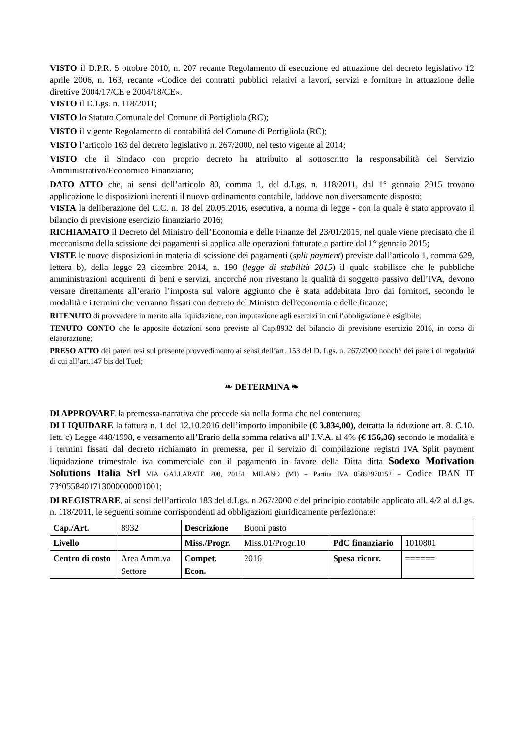VISTO il D.P.R. 5 ottobre 2010, n. 207 recante Regolamento di esecuzione ed attuazione del decreto legislativo 12 aprile 2006, n. 163, recante «Codice dei contratti pubblici relativi a lavori, servizi e forniture in attuazione delle direttive 2004/17/CE e 2004/18/CE».
VISTO il D.Lgs. n. 118/2011;
VISTO lo Statuto Comunale del Comune di Portigliola (RC);
VISTO il vigente Regolamento di contabilità del Comune di Portigliola (RC);
VISTO l’articolo 163 del decreto legislativo n. 267/2000, nel testo vigente al 2014;
VISTO che il Sindaco con proprio decreto ha attribuito al sottoscritto la responsabilità del Servizio Amministrativo/Economico Finanziario;
DATO ATTO che, ai sensi dell’articolo 80, comma 1, del d.Lgs. n. 118/2011, dal 1° gennaio 2015 trovano applicazione le disposizioni inerenti il nuovo ordinamento contabile, laddove non diversamente disposto;
VISTA la deliberazione del C.C. n. 18 del 20.05.2016, esecutiva, a norma di legge - con la quale è stato approvato il bilancio di previsione esercizio finanziario 2016;
RICHIAMATO il Decreto del Ministro dell’Economia e delle Finanze del 23/01/2015, nel quale viene precisato che il meccanismo della scissione dei pagamenti si applica alle operazioni fatturate a partire dal 1° gennaio 2015;
VISTE le nuove disposizioni in materia di scissione dei pagamenti (split payment) previste dall’articolo 1, comma 629, lettera b), della legge 23 dicembre 2014, n. 190 (legge di stabilità 2015) il quale stabilisce che le pubbliche amministrazioni acquirenti di beni e servizi, ancorché non rivestano la qualità di soggetto passivo dell’IVA, devono versare direttamente all’erario l’imposta sul valore aggiunto che è stata addebitata loro dai fornitori, secondo le modalità e i termini che verranno fissati con decreto del Ministro dell'economia e delle finanze;
RITENUTO di provvedere in merito alla liquidazione, con imputazione agli esercizi in cui l’obbligazione è esigibile;
TENUTO CONTO che le apposite dotazioni sono previste al Cap.8932 del bilancio di previsione esercizio 2016, in corso di elaborazione;
PRESO ATTO dei pareri resi sul presente provvedimento ai sensi dell’art. 153 del D. Lgs. n. 267/2000 nonché dei pareri di regolarità di cui all’art.147 bis del Tuel;
❧ DETERMINA ❧
DI APPROVARE la premessa-narrativa che precede sia nella forma che nel contenuto;
DI LIQUIDARE la fattura n. 1 del 12.10.2016 dell’importo imponibile (€ 3.834,00), detratta la riduzione art. 8. C.10. lett. c) Legge 448/1998, e versamento all’Erario della somma relativa all’ I.V.A. al 4% (€ 156,36) secondo le modalità e i termini fissati dal decreto richiamato in premessa, per il servizio di compilazione registri IVA Split payment liquidazione trimestrale iva commerciale con il pagamento in favore della Ditta ditta Sodexo Motivation Solutions Italia Srl VIA GALLARATE 200, 20151, MILANO (MI) – Partita IVA 05892970152 – Codice IBAN IT 73°0558401713000000001001;
DI REGISTRARE, ai sensi dell’articolo 183 del d.Lgs. n 267/2000 e del principio contabile applicato all. 4/2 al d.Lgs. n. 118/2011, le seguenti somme corrispondenti ad obbligazioni giuridicamente perfezionate:
| Cap./Art. | 8932 | Descrizione | Buoni pasto | | |
| Livello | | Miss./Progr. | Miss.01/Progr.10 | PdC finanziario | 1010801 |
| Centro di costo | Area Amm.va Settore | Compet. Econ. | 2016 | Spesa ricorr. | ====== |